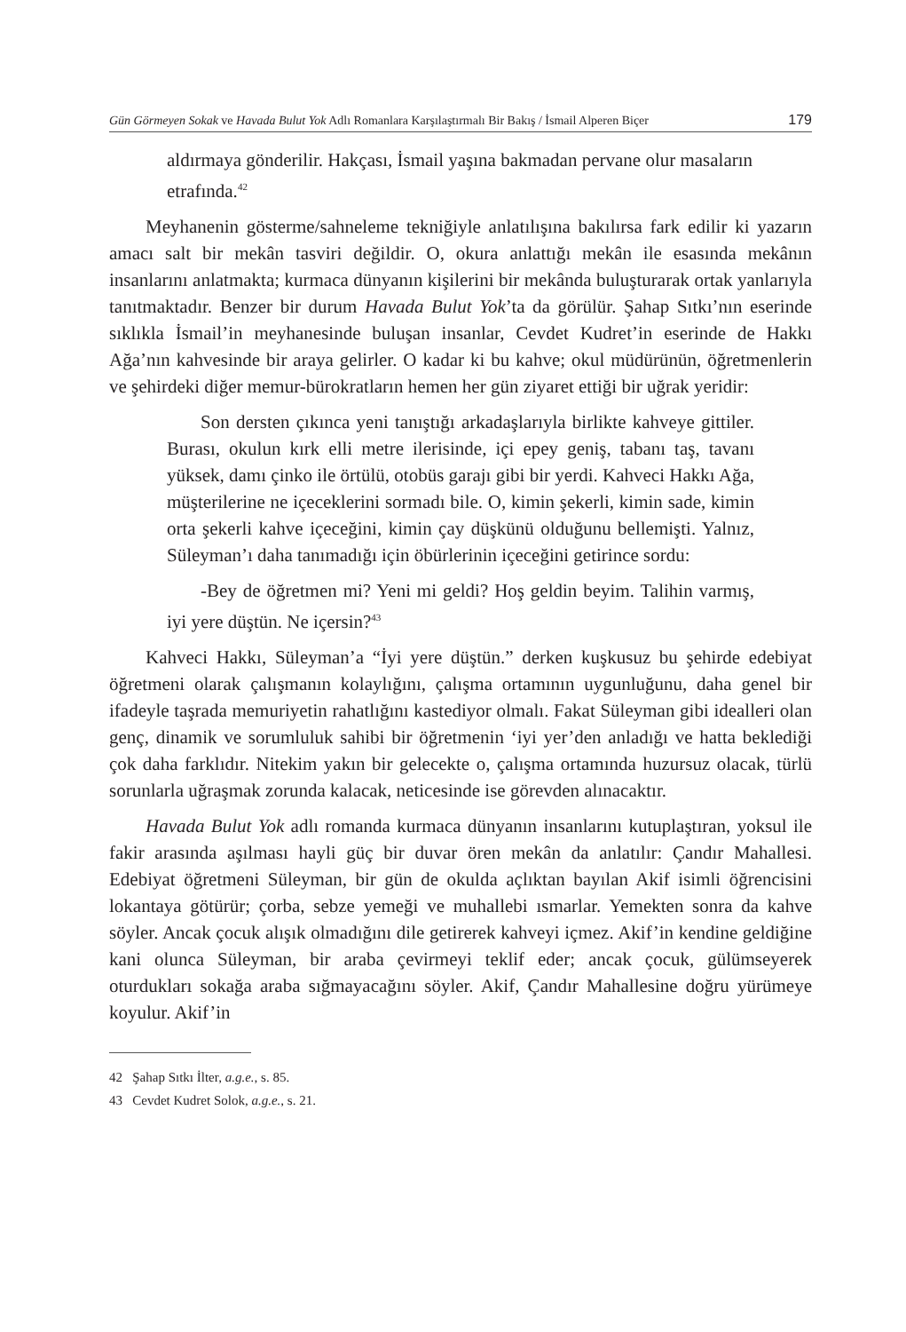Gün Görmeyen Sokak ve Havada Bulut Yok Adlı Romanlara Karşılaştırmalı Bir Bakış / İsmail Alperen Biçer 179
aldırmaya gönderilir. Hakçası, İsmail yaşına bakmadan pervane olur masaların etrafında.<sup>42</sup>
Meyhanenin gösterme/sahneleme tekniğiyle anlatılışına bakılırsa fark edilir ki yazarın amacı salt bir mekân tasviri değildir. O, okura anlattığı mekân ile esasında mekânın insanlarını anlatmakta; kurmaca dünyanın kişilerini bir mekânda buluşturarak ortak yanlarıyla tanıtmaktadır. Benzer bir durum Havada Bulut Yok’ta da görülür. Şahap Sıtkı’nın eserinde sıklıkla İsmail’in meyhanesinde buluşan insanlar, Cevdet Kudret’in eserinde de Hakkı Ağa’nın kahvesinde bir araya gelirler. O kadar ki bu kahve; okul müdürünün, öğretmenlerin ve şehirdeki diğer memur-bürokratların hemen her gün ziyaret ettiği bir uğrak yeridir:
Son dersten çıkınca yeni tanıştığı arkadaşlarıyla birlikte kahveye gittiler. Burası, okulun kırk elli metre ilerisinde, içi epey geniş, tabanı taş, tavanı yüksek, damı çinko ile örtülü, otobüs garajı gibi bir yerdi. Kahveci Hakkı Ağa, müşterilerine ne içeceklerini sormadı bile. O, kimin şekerli, kimin sade, kimin orta şekerli kahve içeceğini, kimin çay düşkünü olduğunu bellemişti. Yalnız, Süleyman’ı daha tanımadığı için öbürlerinin içeceğini getirince sordu:
-Bey de öğretmen mi? Yeni mi geldi? Hoş geldin beyim. Talihin varmış, iyi yere düştün. Ne içersin?<sup>43</sup>
Kahveci Hakkı, Süleyman’a “İyi yere düştün.” derken kuşkusuz bu şehirde edebiyat öğretmeni olarak çalışmanın kolaylığını, çalışma ortamının uygunluğunu, daha genel bir ifadeyle taşrada memuriyetin rahatlığını kastediyor olmalı. Fakat Süleyman gibi idealleri olan genç, dinamik ve sorumluluk sahibi bir öğretmenin ‘iyi yer’den anladığı ve hatta beklediği çok daha farklıdır. Nitekim yakın bir gelecekte o, çalışma ortamında huzursuz olacak, türlü sorunlarla uğraşmak zorunda kalacak, neticesinde ise görevden alınacaktır.
Havada Bulut Yok adlı romanda kurmaca dünyanın insanlarını kutuplaştıran, yoksul ile fakir arasında aşılması hayli güç bir duvar ören mekân da anlatılır: Çandır Mahallesi. Edebiyat öğretmeni Süleyman, bir gün de okulda açlıktan bayılan Akif isimli öğrencisini lokantaya götürür; çorba, sebze yemeği ve muhallebi ısmarlar. Yemekten sonra da kahve söyler. Ancak çocuk alışık olmadığını dile getirerek kahveyi içmez. Akif’in kendine geldiğine kani olunca Süleyman, bir araba çevirmeyi teklif eder; ancak çocuk, gülümseyerek oturdukları sokağa araba sığmayacağını söyler. Akif, Çandır Mahallesine doğru yürümeye koyulur. Akif’in
42 Şahap Sıtkı İlter, a.g.e., s. 85.
43 Cevdet Kudret Solok, a.g.e., s. 21.